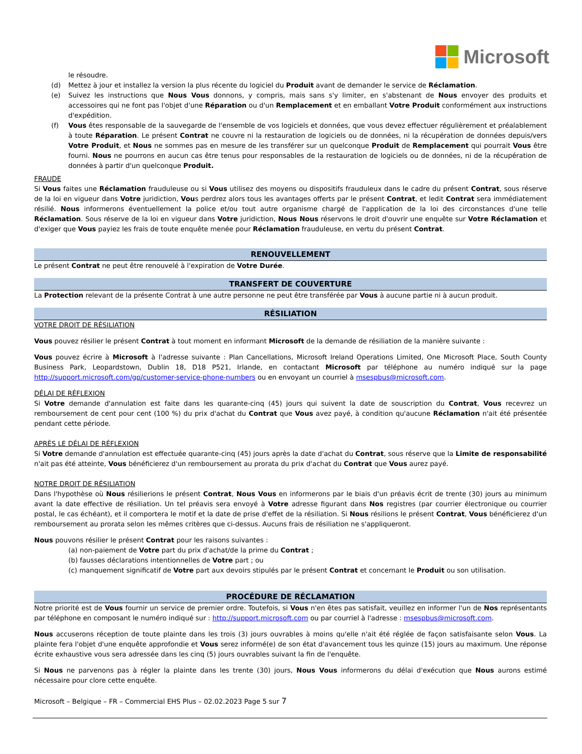Microsoft
le résoudre.
(d) Mettez à jour et installez la version la plus récente du logiciel du Produit avant de demander le service de Réclamation.
(e) Suivez les instructions que Nous Vous donnons, y compris, mais sans s'y limiter, en s'abstenant de Nous envoyer des produits et accessoires qui ne font pas l'objet d'une Réparation ou d'un Remplacement et en emballant Votre Produit conformément aux instructions d'expédition.
(f) Vous êtes responsable de la sauvegarde de l'ensemble de vos logiciels et données, que vous devez effectuer régulièrement et préalablement à toute Réparation. Le présent Contrat ne couvre ni la restauration de logiciels ou de données, ni la récupération de données depuis/vers Votre Produit, et Nous ne sommes pas en mesure de les transférer sur un quelconque Produit de Remplacement qui pourrait Vous être fourni. Nous ne pourrons en aucun cas être tenus pour responsables de la restauration de logiciels ou de données, ni de la récupération de données à partir d'un quelconque Produit.
FRAUDE
Si Vous faites une Réclamation frauduleuse ou si Vous utilisez des moyens ou dispositifs frauduleux dans le cadre du présent Contrat, sous réserve de la loi en vigueur dans Votre juridiction, Vous perdrez alors tous les avantages offerts par le présent Contrat, et ledit Contrat sera immédiatement résilié. Nous informerons éventuellement la police et/ou tout autre organisme chargé de l'application de la loi des circonstances d'une telle Réclamation. Sous réserve de la loi en vigueur dans Votre juridiction, Nous Nous réservons le droit d'ouvrir une enquête sur Votre Réclamation et d'exiger que Vous payiez les frais de toute enquête menée pour Réclamation frauduleuse, en vertu du présent Contrat.
RENOUVELLEMENT
Le présent Contrat ne peut être renouvelé à l'expiration de Votre Durée.
TRANSFERT DE COUVERTURE
La Protection relevant de la présente Contrat à une autre personne ne peut être transférée par Vous à aucune partie ni à aucun produit.
RÉSILIATION
VOTRE DROIT DE RÉSILIATION
Vous pouvez résilier le présent Contrat à tout moment en informant Microsoft de la demande de résiliation de la manière suivante :
Vous pouvez écrire à Microsoft à l'adresse suivante : Plan Cancellations, Microsoft Ireland Operations Limited, One Microsoft Place, South County Business Park, Leopardstown, Dublin 18, D18 P521, Irlande, en contactant Microsoft par téléphone au numéro indiqué sur la page http://support.microsoft.com/gp/customer-service-phone-numbers ou en envoyant un courriel à msespbus@microsoft.com.
DÉLAI DE RÉFLEXION
Si Votre demande d'annulation est faite dans les quarante-cinq (45) jours qui suivent la date de souscription du Contrat, Vous recevrez un remboursement de cent pour cent (100 %) du prix d'achat du Contrat que Vous avez payé, à condition qu'aucune Réclamation n'ait été présentée pendant cette période.
APRÈS LE DÉLAI DE RÉFLEXION
Si Votre demande d'annulation est effectuée quarante-cinq (45) jours après la date d'achat du Contrat, sous réserve que la Limite de responsabilité n'ait pas été atteinte, Vous bénéficierez d'un remboursement au prorata du prix d'achat du Contrat que Vous aurez payé.
NOTRE DROIT DE RÉSILIATION
Dans l'hypothèse où Nous résilierions le présent Contrat, Nous Vous en informerons par le biais d'un préavis écrit de trente (30) jours au minimum avant la date effective de résiliation. Un tel préavis sera envoyé à Votre adresse figurant dans Nos registres (par courrier électronique ou courrier postal, le cas échéant), et il comportera le motif et la date de prise d'effet de la résiliation. Si Nous résilions le présent Contrat, Vous bénéficierez d'un remboursement au prorata selon les mêmes critères que ci-dessus. Aucuns frais de résiliation ne s'appliqueront.
Nous pouvons résilier le présent Contrat pour les raisons suivantes :
(a) non-paiement de Votre part du prix d'achat/de la prime du Contrat ;
(b) fausses déclarations intentionnelles de Votre part ; ou
(c) manquement significatif de Votre part aux devoirs stipulés par le présent Contrat et concernant le Produit ou son utilisation.
PROCÉDURE DE RÉCLAMATION
Notre priorité est de Vous fournir un service de premier ordre. Toutefois, si Vous n'en êtes pas satisfait, veuillez en informer l'un de Nos représentants par téléphone en composant le numéro indiqué sur : http://support.microsoft.com ou par courriel à l'adresse : msespbus@microsoft.com.
Nous accuserons réception de toute plainte dans les trois (3) jours ouvrables à moins qu'elle n'ait été réglée de façon satisfaisante selon Vous. La plainte fera l'objet d'une enquête approfondie et Vous serez informé(e) de son état d'avancement tous les quinze (15) jours au maximum. Une réponse écrite exhaustive vous sera adressée dans les cinq (5) jours ouvrables suivant la fin de l'enquête.
Si Nous ne parvenons pas à régler la plainte dans les trente (30) jours, Nous Vous informerons du délai d'exécution que Nous aurons estimé nécessaire pour clore cette enquête.
Microsoft – Belgique – FR – Commercial EHS Plus – 02.02.2023 Page 5 sur 7